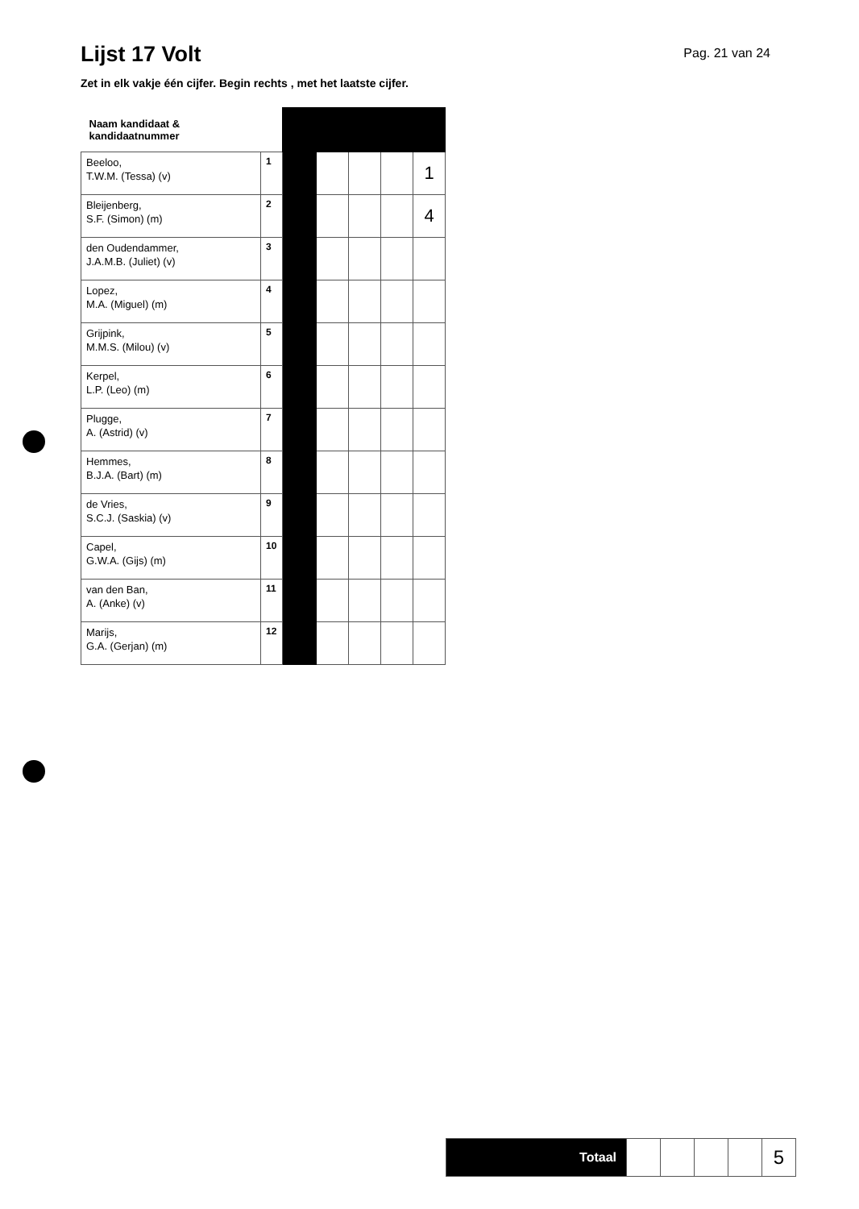Lijst 17 Volt
Pag. 21 van 24
Zet in elk vakje één cijfer. Begin rechts , met het laatste cijfer.
| Naam kandidaat & kandidaatnummer | | | | | | |
| Beeloo, T.W.M. (Tessa) (v) | 1 | | | | | 1 |
| Bleijenberg, S.F. (Simon) (m) | 2 | | | | | 4 |
| den Oudendammer, J.A.M.B. (Juliet) (v) | 3 | | | | | |
| Lopez, M.A. (Miguel) (m) | 4 | | | | | |
| Grijpink, M.M.S. (Milou) (v) | 5 | | | | | |
| Kerpel, L.P. (Leo) (m) | 6 | | | | | |
| Plugge, A. (Astrid) (v) | 7 | | | | | |
| Hemmes, B.J.A. (Bart) (m) | 8 | | | | | |
| de Vries, S.C.J. (Saskia) (v) | 9 | | | | | |
| Capel, G.W.A. (Gijs) (m) | 10 | | | | | |
| van den Ban, A. (Anke) (v) | 11 | | | | | |
| Marijs, G.A. (Gerjan) (m) | 12 | | | | | |
| Totaal | | | | | 5 |